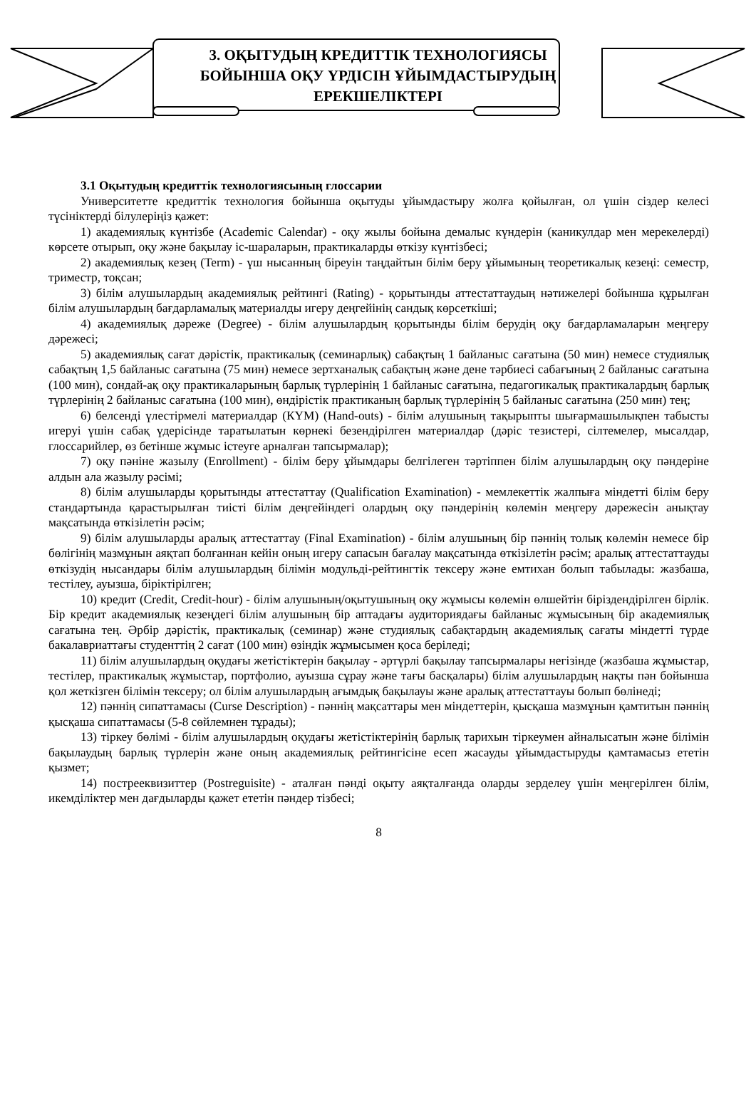3. ОҚЫТУДЫҢ КРЕДИТТІК ТЕХНОЛОГИЯСЫ БОЙЫНША ОҚУ ҮРДІСІН ҰЙЫМДАСТЫРУДЫҢ ЕРЕКШЕЛІКТЕРІ
3.1 Оқытудың кредиттік технологиясының глоссарии
Университетте кредиттік технология бойынша оқытуды ұйымдастыру жолға қойылған, ол үшін сіздер келесі түсініктерді білулеріңіз қажет:
1) академиялық күнтізбе (Academic Calendar) - оқу жылы бойына демалыс күндерін (каникулдар мен мерекелерді) көрсете отырып, оқу және бақылау іс-шараларын, практикаларды өткізу күнтізбесі;
2) академиялық кезең (Term) - үш нысанның біреуін таңдайтын білім беру ұйымының теоретикалық кезеңі: семестр, триместр, тоқсан;
3) білім алушылардың академиялық рейтингі (Rating) - қорытынды аттестаттаудың нәтижелері бойынша құрылған білім алушылардың бағдарламалық материалды игеру деңгейінің сандық көрсеткіші;
4) академиялық дәреже (Degree) - білім алушылардың қорытынды білім берудің оқу бағдарламаларын меңгеру дәрежесі;
5) академиялық сағат дәрістік, практикалық (семинарлық) сабақтың 1 байланыс сағатына (50 мин) немесе студиялық сабақтың 1,5 байланыс сағатына (75 мин) немесе зертханалық сабақтың және дене тәрбиесі сабағының 2 байланыс сағатына (100 мин), сондай-ақ оқу практикаларының барлық түрлерінің 1 байланыс сағатына, педагогикалық практикалардың барлық түрлерінің 2 байланыс сағатына (100 мин), өндірістік практиканың барлық түрлерінің 5 байланыс сағатына (250 мин) тең;
6) белсенді үлестірмелі материалдар (КҮМ) (Hand-outs) - білім алушының тақырыпты шығармашылықпен табысты игеруі үшін сабақ үдерісінде таратылатын көрнекі безендірілген материалдар (дәріс тезистері, сілтемелер, мысалдар, глоссарийлер, өз бетінше жұмыс істеуге арналған тапсырмалар);
7) оқу пәніне жазылу (Enrollment) - білім беру ұйымдары белгілеген тәртіппен білім алушылардың оқу пәндеріне алдын ала жазылу рәсімі;
8) білім алушыларды қорытынды аттестаттау (Qualification Examination) - мемлекеттік жалпыға міндетті білім беру стандартында қарастырылған тиісті білім деңгейіндегі олардың оқу пәндерінің көлемін меңгеру дәрежесін анықтау мақсатында өткізілетін рәсім;
9) білім алушыларды аралық аттестаттау (Final Examination) - білім алушының бір пәннің толық көлемін немесе бір бөлігінің мазмұнын аяқтап болғаннан кейін оның игеру сапасын бағалау мақсатында өткізілетін рәсім; аралық аттестаттауды өткізудің нысандары білім алушылардың білімін модульді-рейтингтік тексеру және емтихан болып табылады: жазбаша, тестілеу, ауызша, біріктірілген;
10) кредит (Credit, Credit-hour) - білім алушының/оқытушының оқу жұмысы көлемін өлшейтін біріздендірілген бірлік. Бір кредит академиялық кезеңдегі білім алушының бір аптадағы аудиториядағы байланыс жұмысының бір академиялық сағатына тең. Әрбір дәрістік, практикалық (семинар) және студиялық сабақтардың академиялық сағаты міндетті түрде бакалавриаттағы студенттің 2 сағат (100 мин) өзіндік жұмысымен қоса беріледі;
11) білім алушылардың оқудағы жетістіктерін бақылау - әртүрлі бақылау тапсырмалары негізінде (жазбаша жұмыстар, тестілер, практикалық жұмыстар, портфолио, ауызша сұрау және тағы басқалары) білім алушылардың нақты пән бойынша қол жеткізген білімін тексеру; ол білім алушылардың ағымдық бақылауы және аралық аттестаттауы болып бөлінеді;
12) пәннің сипаттамасы (Curse Description) - пәннің мақсаттары мен міндеттерін, қысқаша мазмұнын қамтитын пәннің қысқаша сипаттамасы (5-8 сөйлемнен тұрады);
13) тіркеу бөлімі - білім алушылардың оқудағы жетістіктерінің барлық тарихын тіркеумен айналысатын және білімін бақылаудың барлық түрлерін және оның академиялық рейтингісіне есеп жасауды ұйымдастыруды қамтамасыз ететін қызмет;
14) пострееквизиттер (Postreguisite) - аталған пәнді оқыту аяқталғанда оларды зерделеу үшін меңгерілген білім, икемділіктер мен дағдыларды қажет ететін пәндер тізбесі;
8